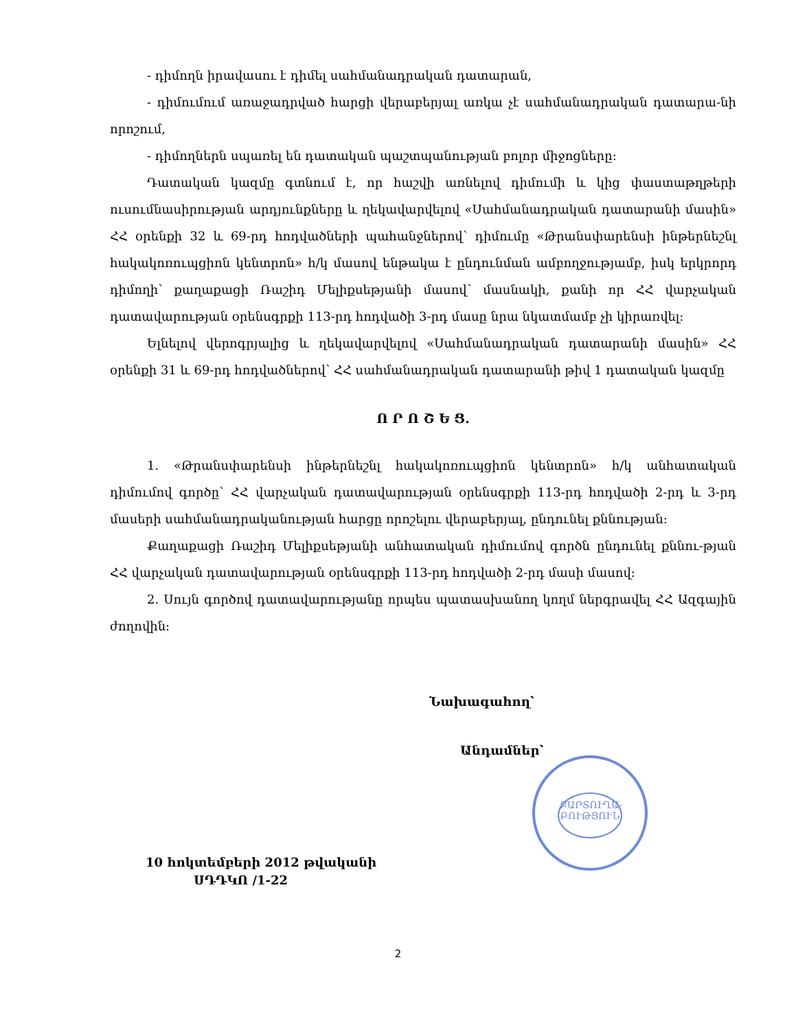ՔԱՐՏՈՒՂԱ-
ԲՈՒԹՑՈՒՆ
- դիմողն իրավասու է դիմել սահմանադրական դատարան,
- դիմումում առաջադրված հարցի վերաբերյալ առկա չէ սահմանադրական դատարա-նի որոշում,
- դիմողներն սպառել են դատական պաշտպանության բոլոր միջոցները:
Դատական կազմը գտնում է, որ հաշվի առնելով դիմումի և կից փաստաթղթերի ուսումնասիրության արդյունքները և ղեկավարվելով «Սահմանադրական դատարանի մասին» ՀՀ օրենքի 32 և 69-րդ հոդվածների պահանջներով՝ դիմումը «Թրանսփարենսի ինթերնեշնլ հակակոռուպցիոն կենտրոն» հ/կ մասով ենթակա է ընդունման ամբողջությամբ, իսկ երկրորդ դիմողի՝ քաղաքացի Ռաշիդ Մելիքսեթյանի մասով՝ մասնակի, քանի որ ՀՀ վարչական դատավարության օրենսգրքի 113-րդ հոդվածի 3-րդ մասը նրա նկատմամբ չի կիրառվել:
Ելնելով վերոգրյալից և ղեկավարվելով «Սահմանադրական դատարանի մասին» ՀՀ օրենքի 31 և 69-րդ հոդվածներով՝ ՀՀ սահմանադրական դատարանի թիվ 1 դատական կազմը
Ո Ր Ո Շ Ե Ց.
1. «Թրանսփարենսի ինթերնեշնլ հակակոռուպցիոն կենտրոն» հ/կ անհատական դիմումով գործը՝ ՀՀ վարչական դատավարության օրենսգրքի 113-րդ հոդվածի 2-րդ և 3-րդ մասերի սահմանադրականության հարցը որոշելու վերաբերյալ, ընդունել քննության:
Քաղաքացի Ռաշիդ Մելիքսեթյանի անհատական դիմումով գործն ընդունել քննու-թյան ՀՀ վարչական դատավարության օրենսգրքի 113-րդ հոդվածի 2-րդ մասի մասով:
2. Սույն գործով դատավարությանը որպես պատասխանող կողմ ներգրավել ՀՀ Ազգային ժողովին:
Նախագահող՝
Անդամներ՝
10 հոկտեմբերի 2012 թվականի
ՍԴԴԿՈ /1-22
2